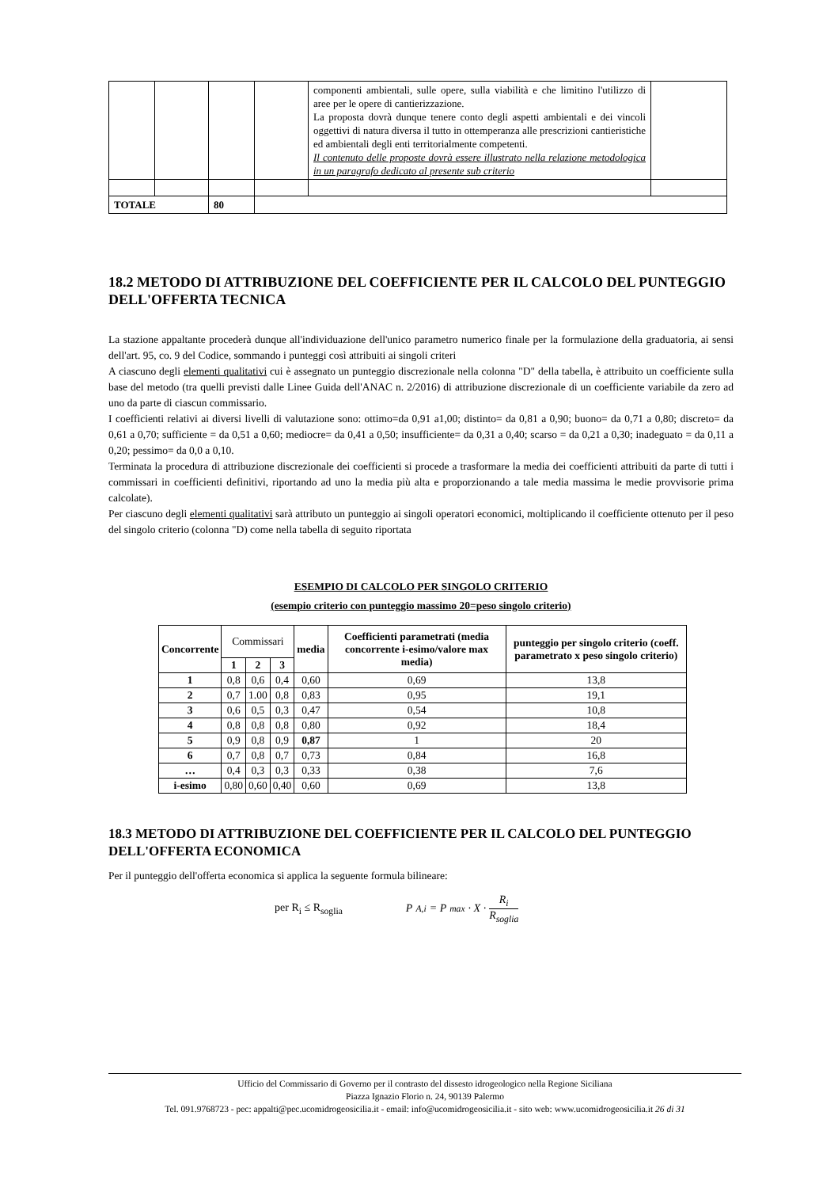| | | | | componenti ambientali, sulle opere, sulla viabilità e che limitino l'utilizzo di aree per le opere di cantierizzazione. La proposta dovrà dunque tenere conto degli aspetti ambientali e dei vincoli oggettivi di natura diversa il tutto in ottemperanza alle prescrizioni cantieristiche ed ambientali degli enti territorialmente competenti. Il contenuto delle proposte dovrà essere illustrato nella relazione metodologica in un paragrafo dedicato al presente sub criterio | |
| TOTALE | | 80 | | | |
18.2 METODO DI ATTRIBUZIONE DEL COEFFICIENTE PER IL CALCOLO DEL PUNTEGGIO DELL'OFFERTA TECNICA
La stazione appaltante procederà dunque all'individuazione dell'unico parametro numerico finale per la formulazione della graduatoria, ai sensi dell'art. 95, co. 9 del Codice, sommando i punteggi così attribuiti ai singoli criteri
A ciascuno degli elementi qualitativi cui è assegnato un punteggio discrezionale nella colonna "D" della tabella, è attribuito un coefficiente sulla base del metodo (tra quelli previsti dalle Linee Guida dell'ANAC n. 2/2016) di attribuzione discrezionale di un coefficiente variabile da zero ad uno da parte di ciascun commissario.
I coefficienti relativi ai diversi livelli di valutazione sono: ottimo=da 0,91 a1,00; distinto= da 0,81 a 0,90; buono= da 0,71 a 0,80; discreto= da 0,61 a 0,70; sufficiente = da 0,51 a 0,60; mediocre= da 0,41 a 0,50; insufficiente= da 0,31 a 0,40; scarso = da 0,21 a 0,30; inadeguato = da 0,11 a 0,20; pessimo= da 0,0 a 0,10.
Terminata la procedura di attribuzione discrezionale dei coefficienti si procede a trasformare la media dei coefficienti attribuiti da parte di tutti i commissari in coefficienti definitivi, riportando ad uno la media più alta e proporzionando a tale media massima le medie provvisorie prima calcolate).
Per ciascuno degli elementi qualitativi sarà attributo un punteggio ai singoli operatori economici, moltiplicando il coefficiente ottenuto per il peso del singolo criterio (colonna "D) come nella tabella di seguito riportata
ESEMPIO DI CALCOLO PER SINGOLO CRITERIO
(esempio criterio con punteggio massimo 20=peso singolo criterio)
| Concorrente | Commissari | | | media | Coefficienti parametrati (media concorrente i-esimo/valore max media) | punteggio per singolo criterio (coeff. parametrato x peso singolo criterio) |
| --- | --- | --- | --- | --- | --- | --- |
| | 1 | 2 | 3 | | | |
| 1 | 0,8 | 0,6 | 0,4 | 0,60 | 0,69 | 13,8 |
| 2 | 0,7 | 1.00 | 0,8 | 0,83 | 0,95 | 19,1 |
| 3 | 0,6 | 0,5 | 0,3 | 0,47 | 0,54 | 10,8 |
| 4 | 0,8 | 0,8 | 0,8 | 0,80 | 0,92 | 18,4 |
| 5 | 0,9 | 0,8 | 0,9 | 0,87 | 1 | 20 |
| 6 | 0,7 | 0,8 | 0,7 | 0,73 | 0,84 | 16,8 |
| … | 0,4 | 0,3 | 0,3 | 0,33 | 0,38 | 7,6 |
| i-esimo | 0,80 | 0,60 | 0,40 | 0,60 | 0,69 | 13,8 |
18.3 METODO DI ATTRIBUZIONE DEL COEFFICIENTE PER IL CALCOLO DEL PUNTEGGIO DELL'OFFERTA ECONOMICA
Per il punteggio dell'offerta economica si applica la seguente formula bilineare:
per R<sub>i</sub> ≤ R<sub>soglia</sub> P<sub>A,i</sub> = P<sub>max</sub> · X · R<sub>i</sub> R<sub>soglia</sub>
Ufficio del Commissario di Governo per il contrasto del dissesto idrogeologico nella Regione Siciliana
Piazza Ignazio Florio n. 24, 90139 Palermo
Tel. 091.9768723 - pec: appalti@pec.ucomidrogeosicilia.it - email: info@ucomidrogeosicilia.it - sito web: www.ucomidrogeosicilia.it 26 di 31